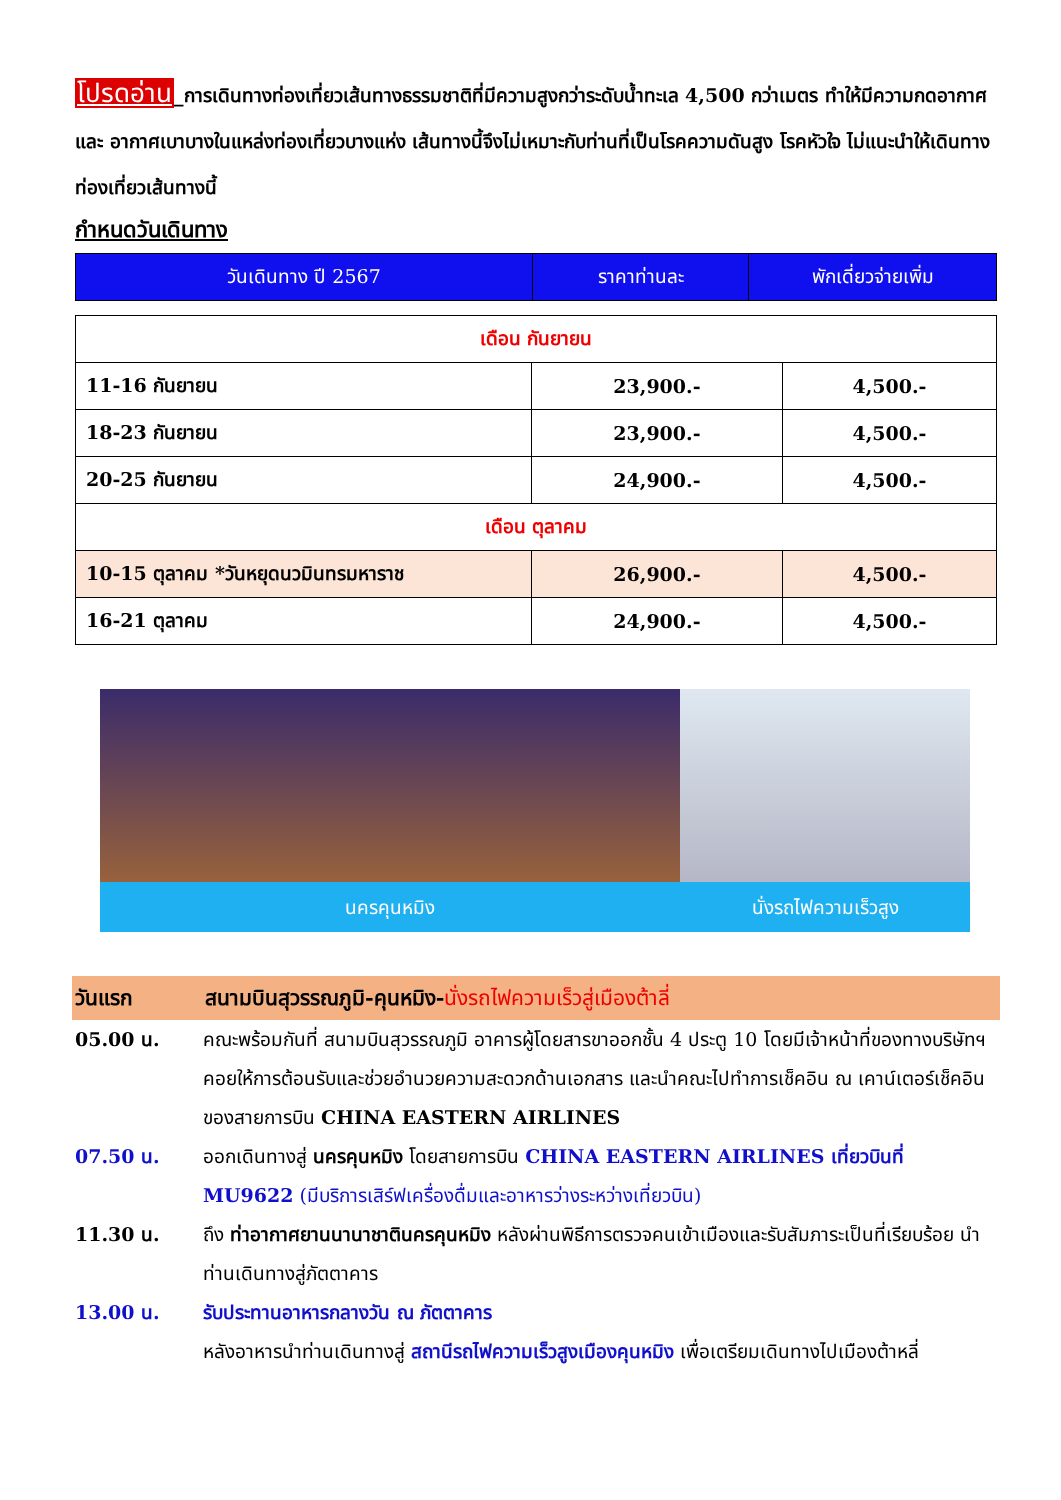โปรดอ่าน_การเดินทางท่องเที่ยวเส้นทางธรรมชาติที่มีความสูงกว่าระดับน้ำทะเล 4,500 กว่าเมตร ทำให้มีความกดอากาศ และ อากาศเบาบางในแหล่งท่องเที่ยวบางแห่ง เส้นทางนี้จึงไม่เหมาะกับท่านที่เป็นโรคความดันสูง โรคหัวใจ ไม่แนะนำให้เดินทางท่องเที่ยวเส้นทางนี้
กำหนดวันเดินทาง
| วันเดินทาง ปี 2567 | ราคาท่านละ | พักเดี่ยวจ่ายเพิ่ม |
| เดือน กันยายน | | |
| 11-16 กันยายน | 23,900.- | 4,500.- |
| 18-23 กันยายน | 23,900.- | 4,500.- |
| 20-25 กันยายน | 24,900.- | 4,500.- |
| เดือน ตุลาคม | | |
| 10-15 ตุลาคม *วันหยุดนวมินทรมหาราช | 26,900.- | 4,500.- |
| 16-21 ตุลาคม | 24,900.- | 4,500.- |
นครคุนหมิง นั่งรถไฟความเร็วสูง
วันแรก สนามบินสุวรรณภูมิ-คุนหมิง-นั่งรถไฟความเร็วสู่เมืองต้าลี่
05.00 น. คณะพร้อมกันที่ สนามบินสุวรรณภูมิ อาคารผู้โดยสารขาออกชั้น 4 ประตู 10 โดยมีเจ้าหน้าที่ของทางบริษัทฯ คอยให้การต้อนรับและช่วยอำนวยความสะดวกด้านเอกสาร และนำคณะไปทำการเช็คอิน ณ เคาน์เตอร์เช็คอินของสายการบิน CHINA EASTERN AIRLINES
07.50 น. ออกเดินทางสู่ นครคุนหมิง โดยสายการบิน CHINA EASTERN AIRLINES เที่ยวบินที่ MU9622 (มีบริการเสิร์ฟเครื่องดื่มและอาหารว่างระหว่างเที่ยวบิน)
11.30 น. ถึง ท่าอากาศยานนานาชาตินครคุนหมิง หลังผ่านพิธีการตรวจคนเข้าเมืองและรับสัมภาระเป็นที่เรียบร้อย นำท่านเดินทางสู่ภัตตาคาร
13.00 น. รับประทานอาหารกลางวัน ณ ภัตตาคาร
หลังอาหารนำท่านเดินทางสู่ สถานีรถไฟความเร็วสูงเมืองคุนหมิง เพื่อเตรียมเดินทางไปเมืองต้าหลี่